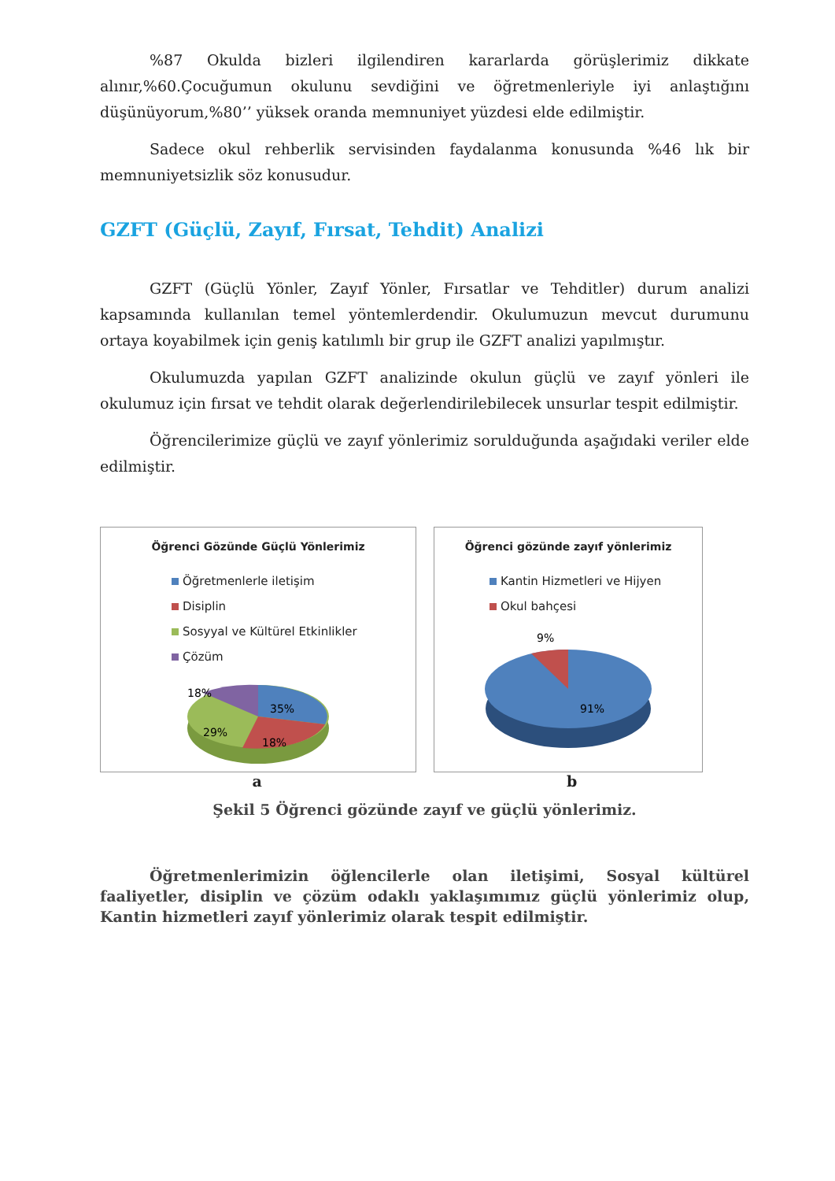%87 Okulda bizleri ilgilendiren kararlarda görüşlerimiz dikkate alınır,%60.Çocuğumun okulunu sevdiğini ve öğretmenleriyle iyi anlaştığını düşünüyorum,%80’’ yüksek oranda memnuniyet yüzdesi elde edilmiştir.
Sadece okul rehberlik servisinden faydalanma konusunda %46 lık bir memnuniyetsizlik söz konusudur.
GZFT (Güçlü, Zayıf, Fırsat, Tehdit) Analizi
GZFT (Güçlü Yönler, Zayıf Yönler, Fırsatlar ve Tehditler) durum analizi kapsamında kullanılan temel yöntemlerdendir. Okulumuzun mevcut durumunu ortaya koyabilmek için geniş katılımlı bir grup ile GZFT analizi yapılmıştır.
Okulumuzda yapılan GZFT analizinde okulun güçlü ve zayıf yönleri ile okulumuz için fırsat ve tehdit olarak değerlendirilebilecek unsurlar tespit edilmiştir.
Öğrencilerimize güçlü ve zayıf yönlerimiz sorulduğunda aşağıdaki veriler elde edilmiştir.
Öğrenci Gözünde Güçlü Yönlerimiz
Öğretmenlerle iletişim
Disiplin
Sosyyal ve Kültürel Etkinlikler
Çözüm
18%
35%
29%
18%
Öğrenci gözünde zayıf yönlerimiz
Kantin Hizmetleri ve Hijyen
Okul bahçesi
9%
91%
a b
Şekil 5 Öğrenci gözünde zayıf ve güçlü yönlerimiz.
Öğretmenlerimizin öğlencilerle olan iletişimi, Sosyal kültürel faaliyetler, disiplin ve çözüm odaklı yaklaşımımız güçlü yönlerimiz olup, Kantin hizmetleri zayıf yönlerimiz olarak tespit edilmiştir.